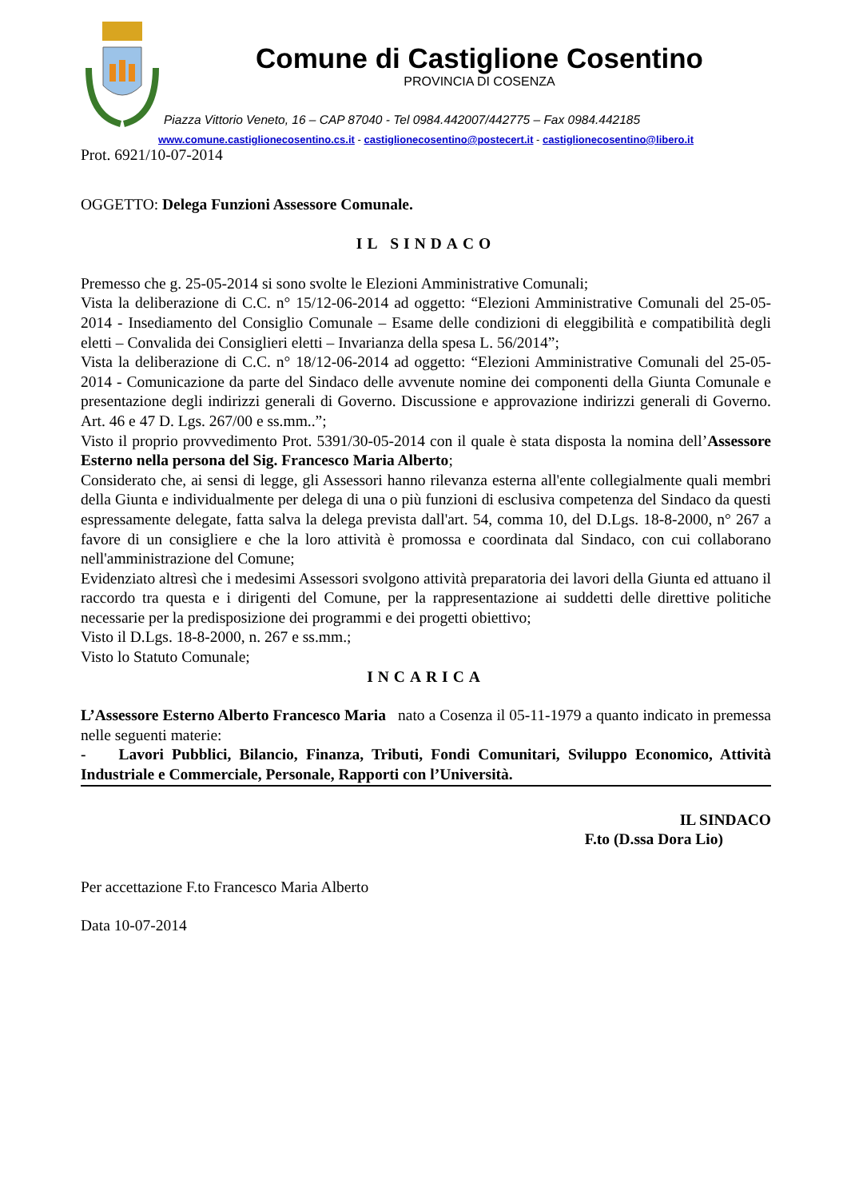Comune di Castiglione Cosentino
PROVINCIA DI COSENZA
Piazza Vittorio Veneto, 16 – CAP 87040 - Tel 0984.442007/442775 – Fax 0984.442185
www.comune.castiglionecosentino.cs.it - castiglionecosentino@postecert.it - castiglionecosentino@libero.it
Prot. 6921/10-07-2014
OGGETTO: Delega Funzioni Assessore Comunale.
IL SINDACO
Premesso che g. 25-05-2014 si sono svolte le Elezioni Amministrative Comunali;
Vista la deliberazione di C.C. n° 15/12-06-2014 ad oggetto: “Elezioni Amministrative Comunali del 25-05-2014 - Insediamento del Consiglio Comunale – Esame delle condizioni di eleggibilità e compatibilità degli eletti – Convalida dei Consiglieri eletti – Invarianza della spesa L. 56/2014”;
Vista la deliberazione di C.C. n° 18/12-06-2014 ad oggetto: “Elezioni Amministrative Comunali del 25-05-2014 - Comunicazione da parte del Sindaco delle avvenute nomine dei componenti della Giunta Comunale e presentazione degli indirizzi generali di Governo. Discussione e approvazione indirizzi generali di Governo. Art. 46 e 47 D. Lgs. 267/00 e ss.mm..”;
Visto il proprio provvedimento Prot. 5391/30-05-2014 con il quale è stata disposta la nomina dell’Assessore Esterno nella persona del Sig. Francesco Maria Alberto;
Considerato che, ai sensi di legge, gli Assessori hanno rilevanza esterna all'ente collegialmente quali membri della Giunta e individualmente per delega di una o più funzioni di esclusiva competenza del Sindaco da questi espressamente delegate, fatta salva la delega prevista dall'art. 54, comma 10, del D.Lgs. 18-8-2000, n° 267 a favore di un consigliere e che la loro attività è promossa e coordinata dal Sindaco, con cui collaborano nell'amministrazione del Comune;
Evidenziato altresì che i medesimi Assessori svolgono attività preparatoria dei lavori della Giunta ed attuano il raccordo tra questa e i dirigenti del Comune, per la rappresentazione ai suddetti delle direttive politiche necessarie per la predisposizione dei programmi e dei progetti obiettivo;
Visto il D.Lgs. 18-8-2000, n. 267 e ss.mm.;
Visto lo Statuto Comunale;
INCARICA
L’Assessore Esterno Alberto Francesco Maria nato a Cosenza il 05-11-1979 a quanto indicato in premessa nelle seguenti materie:
- Lavori Pubblici, Bilancio, Finanza, Tributi, Fondi Comunitari, Sviluppo Economico, Attività Industriale e Commerciale, Personale, Rapporti con l’Università.
IL SINDACO
F.to (D.ssa Dora Lio)
Per accettazione F.to Francesco Maria Alberto
Data 10-07-2014